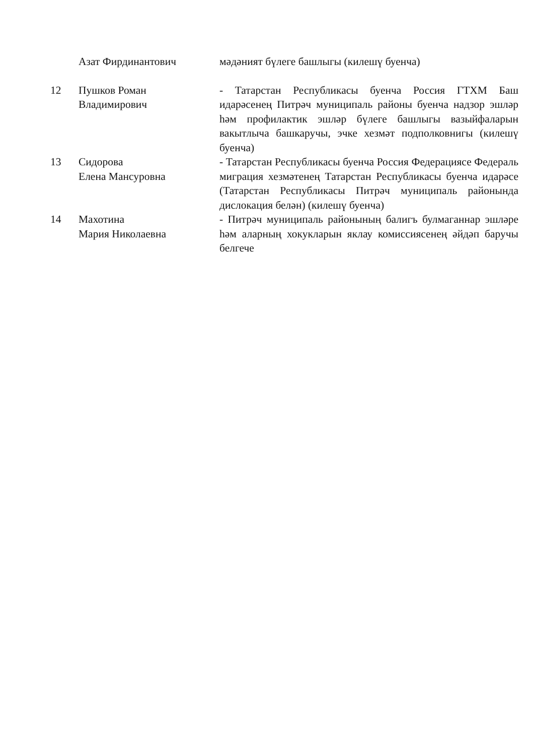| | Азат Фирдинантович | мәдәният бүлеге башлыгы (килешү буенча) |
| 12 | Пушков Роман Владимирович | - Татарстан Республикасы буенча Россия ГТХМ Баш идарәсенең Питрәч муниципаль районы буенча надзор эшләр һәм профилактик эшләр бүлеге башлыгы вазыйфаларын вакытлыча башкаручы, эчке хезмәт подполковнигы (килешү буенча) |
| 13 | Сидорова Елена Мансуровна | - Татарстан Республикасы буенча Россия Федерациясе Федераль миграция хезмәтенең Татарстан Республикасы буенча идарәсе (Татарстан Республикасы Питрәч муниципаль районында дислокация белән) (килешү буенча) |
| 14 | Махотина Мария Николаевна | - Питрәч муниципаль районының балигъ булмаганнар эшләре һәм аларның хокукларын яклау комиссиясенең әйдәп баручы белгече |